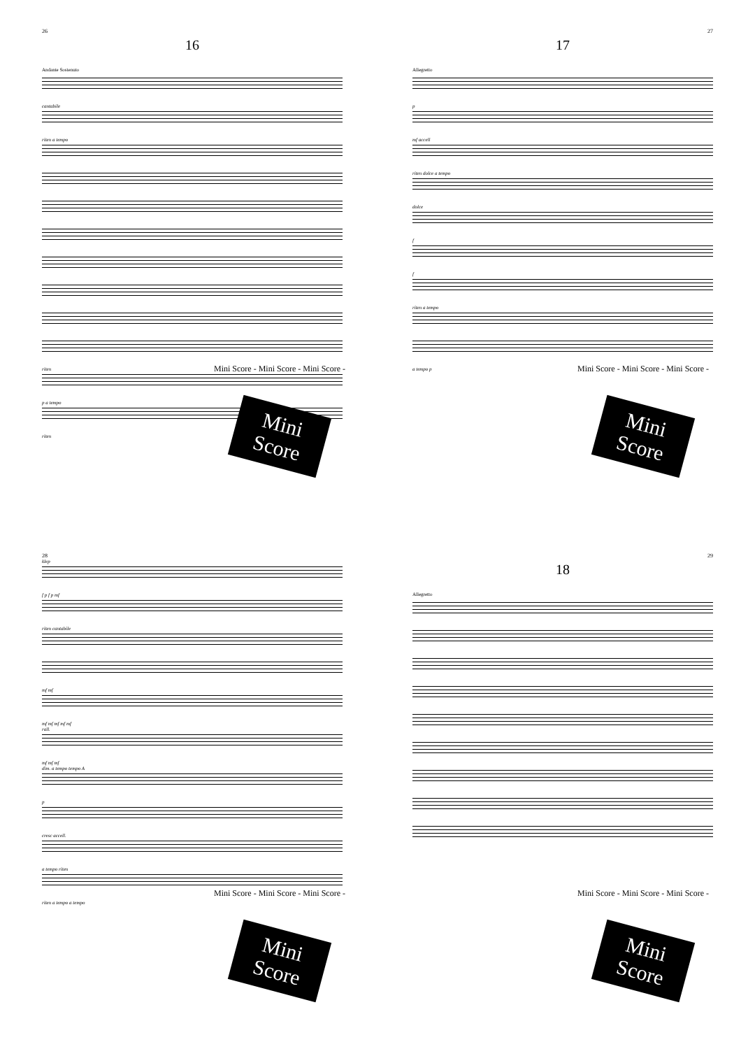26
16
Andante Sostenuto
cantabile
riten a tempo
riten
p a tempo
riten
Mini Score - Mini Score - Mini Score -
Mini Score
27
17
Allegretto
p
mf accell
riten dolce a tempo
dolce
f
f
riten a tempo
a tempo p
Mini Score - Mini Score - Mini Score -
Mini Score
28
klep
f p f p mf
riten cantabile
mf mf
mf mf mf mf mf
rall.
mf mf mf
dim. a tempo tempo A
p
cresc accell.
a tempo riten
riten a tempo a tempo
Mini Score - Mini Score - Mini Score -
Mini Score
29
18
Allegretto
Mini Score - Mini Score - Mini Score -
Mini Score